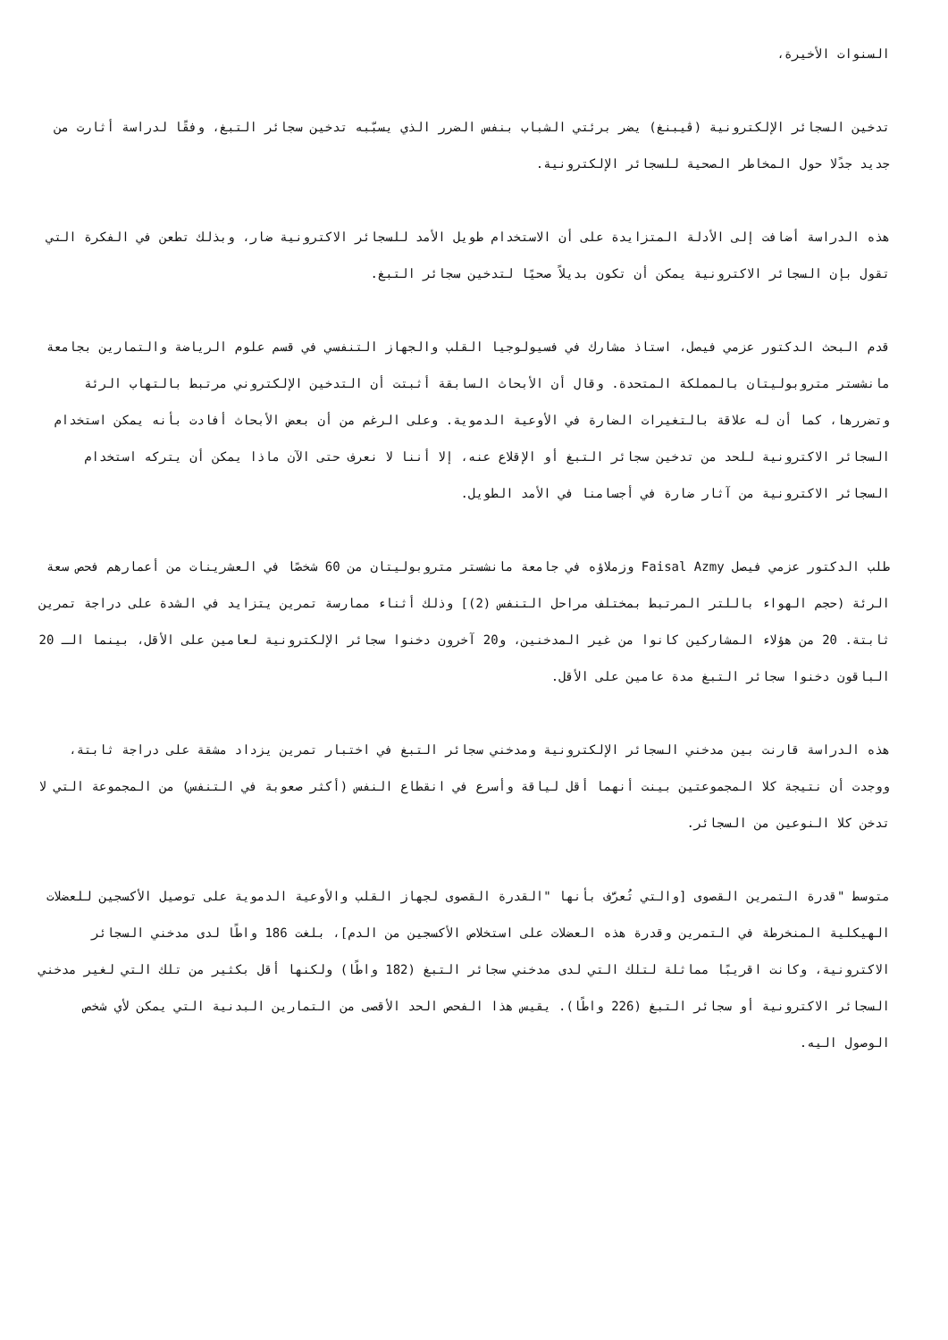السنوات الأخيرة،
تدخين السجائر الإلكترونية (ڤيبنغ) يضر برئتي الشباب بنفس الضرر الذي يسبّبه تدخين سجائر التبغ، وفقًا لدراسة أثارت من جديد جدًلا حول المخاطر الصحية للسجائر الإلكترونية.
هذه الدراسة أضافت إلى الأدلة المتزايدة على أن الاستخدام طويل الأمد للسجائر الاكترونية ضار، وبذلك تطعن في الفكرة التي تقول بإن السجائر الاكترونية يمكن أن تكون بديلاً صحيًا لتدخين سجائر التبغ.
قدم البحث الدكتور عزمي فيصل، استاذ مشارك في فسيولوجيا القلب والجهاز التنفسي في قسم علوم الرياضة والتمارين بجامعة مانشستر متروبوليتان بالمملكة المتحدة. وقال أن الأبحاث السابقة أثبتت أن التدخين الإلكتروني مرتبط بالتهاب الرئة وتضررها، كما أن له علاقة بالتغيرات الضارة في الأوعية الدموية. وعلى الرغم من أن بعض الأبحاث أفادت بأنه يمكن استخدام السجائر الاكترونية للحد من تدخين سجائر التبغ أو الإقلاع عنه، إلا أننا لا نعرف حتى الآن ماذا يمكن أن يتركه استخدام السجائر الاكترونية من آثار ضارة في أجسامنا في الأمد الطويل.
طلب الدكتور عزمي فيصل Faisal Azmy وزملاؤه في جامعة مانشستر متروبوليتان من 60 شخصًا في العشرينات من أعمارهم فحص سعة الرئة (حجم الهواء باللتر المرتبط بمختلف مراحل التنفس (2)] وذلك أثناء ممارسة تمرين يتزايد في الشدة على دراجة تمرين ثابتة. 20 من هؤلاء المشاركين كانوا من غير المدخنين، و20 آخرون دخنوا سجائر الإلكترونية لعامين على الأقل، بينما الـ 20 الباقون دخنوا سجائر التبغ مدة عامين على الأقل.
هذه الدراسة قارنت بين مدخني السجائر الإلكترونية ومدخني سجائر التبغ في اختبار تمرين يزداد مشقة على دراجة ثابتة، ووجدت أن نتيجة كلا المجموعتين بينت أنهما أقل لياقة وأسرع في انقطاع النفس (أكثر صعوبة في التنفس) من المجموعة التي لا تدخن كلا النوعين من السجائر.
متوسط "قدرة التمرين القصوى [والتي تُعرَّف بأنها "القدرة القصوى لجهاز القلب والأوعية الدموية على توصيل الأكسجين للعضلات الهيكلية المنخرطة في التمرين وقدرة هذه العضلات على استخلاص الأكسجين من الدم]، بلغت 186 واطًا لدى مدخني السجائر الاكترونية، وكانت اقريبًا مماثلة لتلك التي لدى مدخني سجائر التبغ (182 واطًا) ولكنها أقل بكثير من تلك التي لغير مدخني السجائر الاكترونية أو سجائر التبغ (226 واطًا). يقيس هذا الفحص الحد الأقصى من التمارين البدنية التي يمكن لأي شخص الوصول اليه.